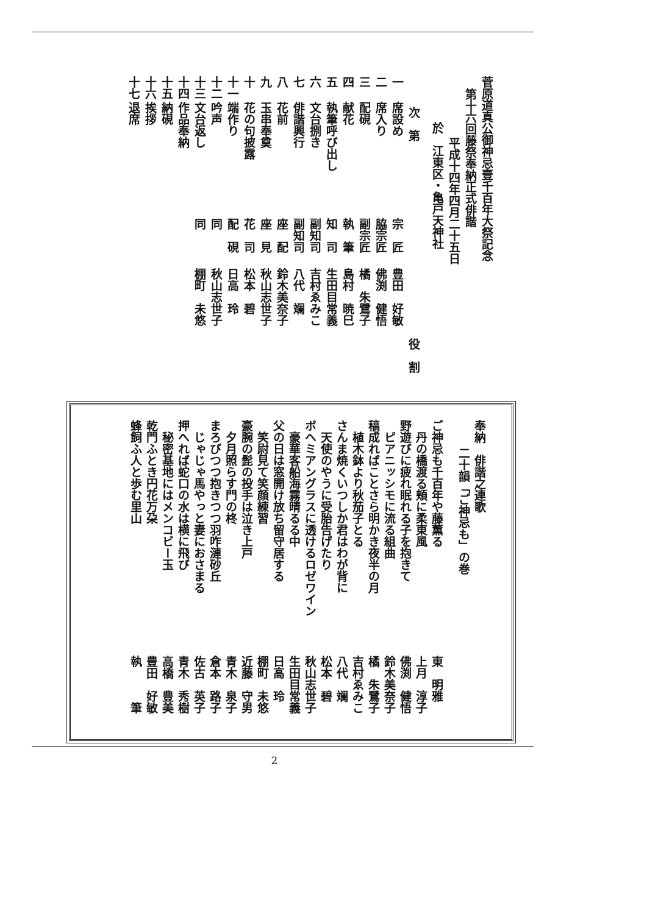菅原道真公御神忌壹千百年大祭記念
第十六回藤祭奉納正式俳諧
平成十四年四月二十五日
於　江東区・亀戸天神社
次　第 役　割
一 席設め 宗　匠 豊田　好敏
二 席入り 脇宗匠 佛渕　健悟
三 配硯 副宗匠 橘　朱鷺子
四 献花 執　筆 島村　暁巳
五 執筆呼び出し 知　司 生田目常義
六 文台捌き 副知司 吉村ゑみこ
七 俳諧興行 副知司 八代　斓
八 花前 座　配 鈴木美奈子
九 玉串奉奠 座　見 秋山志世子
十 花の句披露 花　司 松本　碧
十一 端作り 配　硯 日高　玲
十二 吟声 同 秋山志世子
十三 文台返し 同 棚町　未悠
十四 作品奉納
十五 納硯
十六 挨拶
十七 退席
奉納　俳諧之連歌
二十韻「ご神忌も」の巻
ご神忌も千百年や藤薫る 東　明雅
　丹の橋渡る頬に柔東風 上月　淳子
野遊びに疲れ眠れる子を抱きて 佛渕　健悟
　ピアニッシモに流る組曲 鈴木美奈子
稿成ればことさら明かき夜半の月 橘　朱鷺子
　植木鉢より秋茄子とる 吉村ゑみこ
さんま焼くいつしか君はわが背に 八代　斓
　天使のやうに受胎告げたり 松本　碧
ボヘミアングラスに透けるロゼワイン 秋山志世子
　豪華客船海霧晴るる中 生田目常義
父の日は窓開け放ち留守居する 日高　玲
　笑尉見て笑顔練習 棚町　未悠
豪腕の髭の投手は泣き上戸 近藤　守男
　夕月照らす門の柊 青木　泉子
まろびつつ抱きつつ羽咋漣砂丘 倉本　路子
　じゃじゃ馬やっと妻におさまる 佐古　英子
押へれば蛇口の水は横に飛び 青木　秀樹
　秘密基地にはメンコビー玉 高橋　豊美
乾門ふとき円花万朶 豊田　好敏
蜂飼ふ人と歩む里山 執　　　筆
2